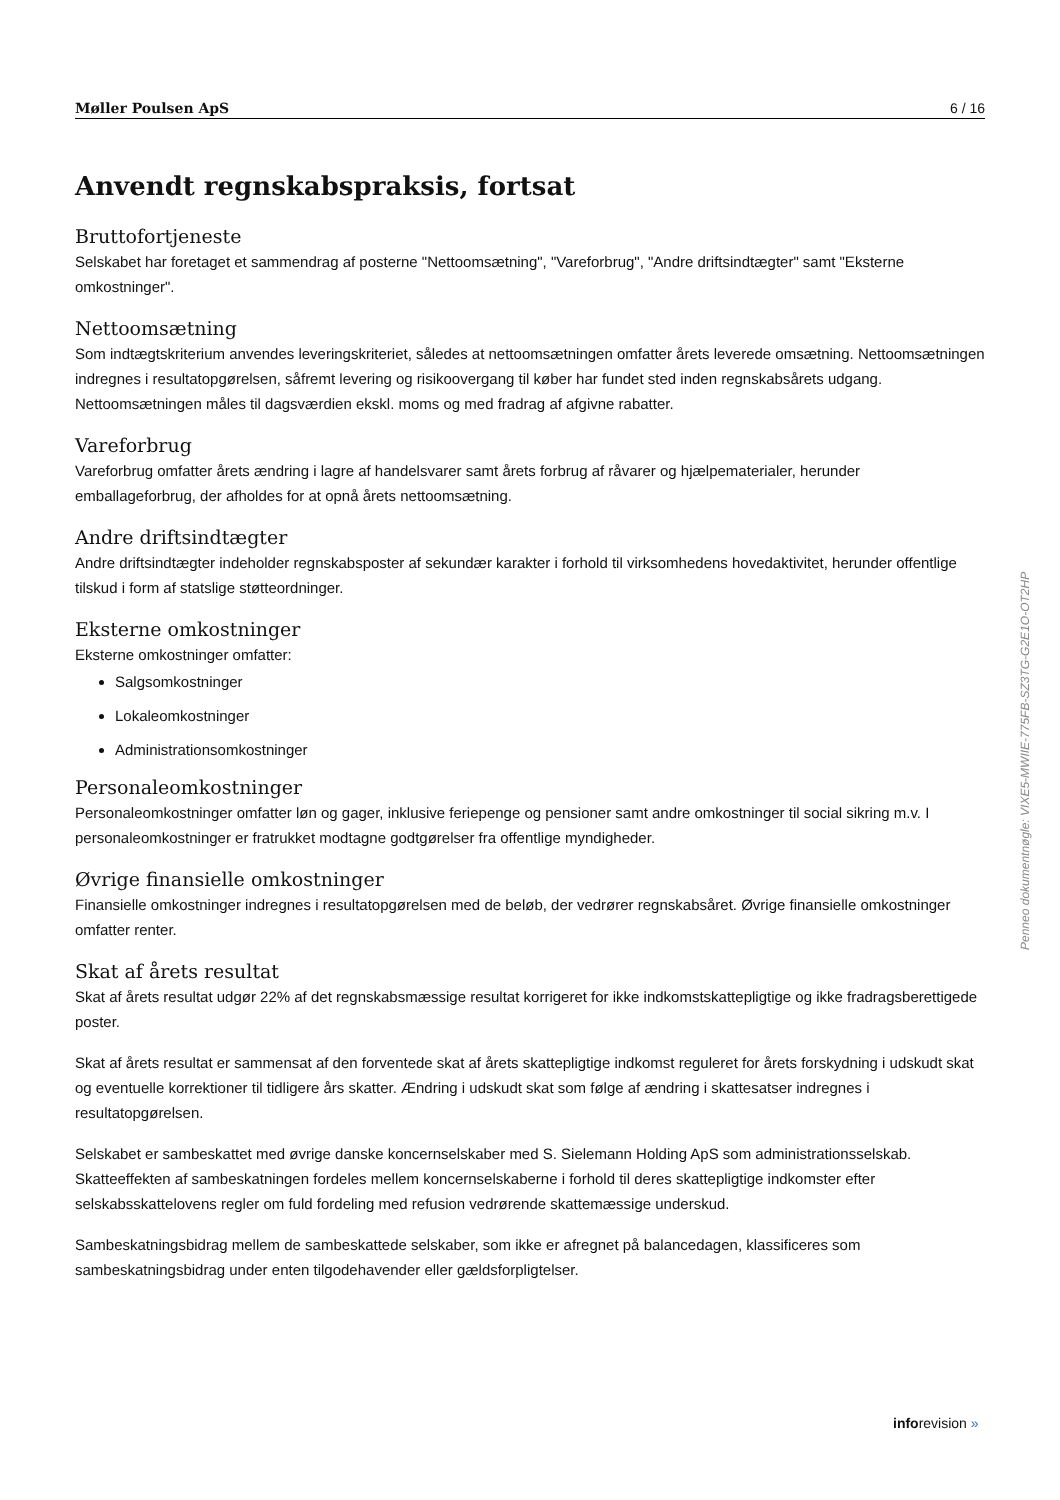Møller Poulsen ApS 6 / 16
Anvendt regnskabspraksis, fortsat
Bruttofortjeneste
Selskabet har foretaget et sammendrag af posterne "Nettoomsætning", "Vareforbrug", "Andre driftsindtægter" samt "Eksterne omkostninger".
Nettoomsætning
Som indtægtskriterium anvendes leveringskriteriet, således at nettoomsætningen omfatter årets leverede omsætning. Nettoomsætningen indregnes i resultatopgørelsen, såfremt levering og risikoovergang til køber har fundet sted inden regnskabsårets udgang. Nettoomsætningen måles til dagsværdien ekskl. moms og med fradrag af afgivne rabatter.
Vareforbrug
Vareforbrug omfatter årets ændring i lagre af handelsvarer samt årets forbrug af råvarer og hjælpematerialer, herunder emballageforbrug, der afholdes for at opnå årets nettoomsætning.
Andre driftsindtægter
Andre driftsindtægter indeholder regnskabsposter af sekundær karakter i forhold til virksomhedens hovedaktivitet, herunder offentlige tilskud i form af statslige støtteordninger.
Eksterne omkostninger
Eksterne omkostninger omfatter:
Salgsomkostninger
Lokaleomkostninger
Administrationsomkostninger
Personaleomkostninger
Personaleomkostninger omfatter løn og gager, inklusive feriepenge og pensioner samt andre omkostninger til social sikring m.v. I personaleomkostninger er fratrukket modtagne godtgørelser fra offentlige myndigheder.
Øvrige finansielle omkostninger
Finansielle omkostninger indregnes i resultatopgørelsen med de beløb, der vedrører regnskabsåret. Øvrige finansielle omkostninger omfatter renter.
Skat af årets resultat
Skat af årets resultat udgør 22% af det regnskabsmæssige resultat korrigeret for ikke indkomstskattepligtige og ikke fradragsberettigede poster.
Skat af årets resultat er sammensat af den forventede skat af årets skattepligtige indkomst reguleret for årets forskydning i udskudt skat og eventuelle korrektioner til tidligere års skatter. Ændring i udskudt skat som følge af ændring i skattesatser indregnes i resultatopgørelsen.
Selskabet er sambeskattet med øvrige danske koncernselskaber med S. Sielemann Holding ApS som administrationsselskab. Skatteeffekten af sambeskatningen fordeles mellem koncernselskaberne i forhold til deres skattepligtige indkomster efter selskabsskattelovens regler om fuld fordeling med refusion vedrørende skattemæssige underskud.
Sambeskatningsbidrag mellem de sambeskattede selskaber, som ikke er afregnet på balancedagen, klassificeres som sambeskatningsbidrag under enten tilgodehavender eller gældsforpligtelser.
Penneo dokumentnøgle: VIXE5-MWIIE-775FB-SZ3TG-G2E1O-OT2HP
inforevision »